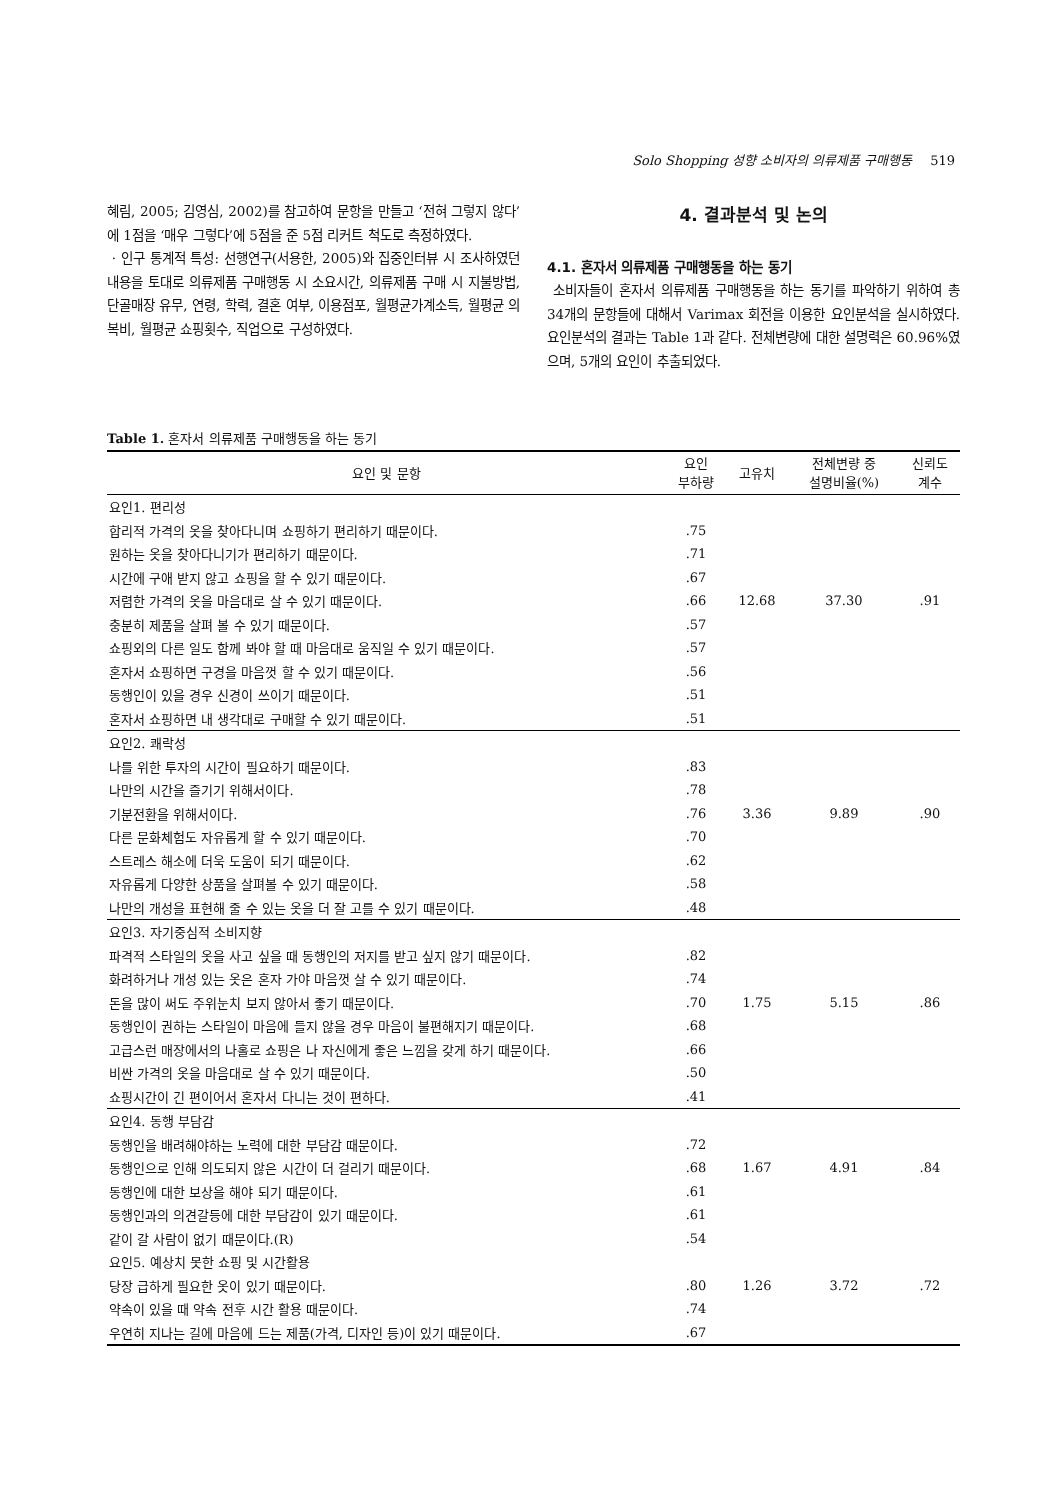Solo Shopping 성향 소비자의 의류제품 구매행동 519
혜림, 2005; 김영심, 2002)를 참고하여 문항을 만들고 ‘전혀 그렇지 않다’에 1점을 ‘매우 그렇다’에 5점을 준 5점 리커트 척도로 측정하였다.
· 인구 통계적 특성: 선행연구(서용한, 2005)와 집중인터뷰 시 조사하였던 내용을 토대로 의류제품 구매행동 시 소요시간, 의류제품 구매 시 지불방법, 단골매장 유무, 연령, 학력, 결혼 여부, 이용점포, 월평균가계소득, 월평균 의복비, 월평균 쇼핑횟수, 직업으로 구성하였다.
4. 결과분석 및 논의
4.1. 혼자서 의류제품 구매행동을 하는 동기
소비자들이 혼자서 의류제품 구매행동을 하는 동기를 파악하기 위하여 총 34개의 문항들에 대해서 Varimax 회전을 이용한 요인분석을 실시하였다. 요인분석의 결과는 Table 1과 같다. 전체변량에 대한 설명력은 60.96%였으며, 5개의 요인이 추출되었다.
Table 1. 혼자서 의류제품 구매행동을 하는 동기
| 요인 및 문항 | 요인 부하량 | 고유치 | 전체변량 중 설명비율(%) | 신뢰도 계수 |
| --- | --- | --- | --- | --- |
| 요인1. 편리성 | | | | |
| 합리적 가격의 옷을 찾아다니며 쇼핑하기 편리하기 때문이다. | .75 | | | |
| 원하는 옷을 찾아다니기가 편리하기 때문이다. | .71 | | | |
| 시간에 구애 받지 않고 쇼핑을 할 수 있기 때문이다. | .67 | | | |
| 저렴한 가격의 옷을 마음대로 살 수 있기 때문이다. | .66 | 12.68 | 37.30 | .91 |
| 충분히 제품을 살펴 볼 수 있기 때문이다. | .57 | | | |
| 쇼핑외의 다른 일도 함께 봐야 할 때 마음대로 움직일 수 있기 때문이다. | .57 | | | |
| 혼자서 쇼핑하면 구경을 마음껏 할 수 있기 때문이다. | .56 | | | |
| 동행인이 있을 경우 신경이 쓰이기 때문이다. | .51 | | | |
| 혼자서 쇼핑하면 내 생각대로 구매할 수 있기 때문이다. | .51 | | | |
| 요인2. 쾌락성 | | | | |
| 나를 위한 투자의 시간이 필요하기 때문이다. | .83 | | | |
| 나만의 시간을 즐기기 위해서이다. | .78 | | | |
| 기분전환을 위해서이다. | .76 | 3.36 | 9.89 | .90 |
| 다른 문화체험도 자유롭게 할 수 있기 때문이다. | .70 | | | |
| 스트레스 해소에 더욱 도움이 되기 때문이다. | .62 | | | |
| 자유롭게 다양한 상품을 살펴볼 수 있기 때문이다. | .58 | | | |
| 나만의 개성을 표현해 줄 수 있는 옷을 더 잘 고를 수 있기 때문이다. | .48 | | | |
| 요인3. 자기중심적 소비지향 | | | | |
| 파격적 스타일의 옷을 사고 싶을 때 동행인의 저지를 받고 싶지 않기 때문이다. | .82 | | | |
| 화려하거나 개성 있는 옷은 혼자 가야 마음껏 살 수 있기 때문이다. | .74 | | | |
| 돈을 많이 써도 주위눈치 보지 않아서 좋기 때문이다. | .70 | 1.75 | 5.15 | .86 |
| 동행인이 권하는 스타일이 마음에 들지 않을 경우 마음이 불편해지기 때문이다. | .68 | | | |
| 고급스런 매장에서의 나홀로 쇼핑은 나 자신에게 좋은 느낌을 갖게 하기 때문이다. | .66 | | | |
| 비싼 가격의 옷을 마음대로 살 수 있기 때문이다. | .50 | | | |
| 쇼핑시간이 긴 편이어서 혼자서 다니는 것이 편하다. | .41 | | | |
| 요인4. 동행 부담감 | | | | |
| 동행인을 배려해야하는 노력에 대한 부담감 때문이다. | .72 | | | |
| 동행인으로 인해 의도되지 않은 시간이 더 걸리기 때문이다. | .68 | 1.67 | 4.91 | .84 |
| 동행인에 대한 보상을 해야 되기 때문이다. | .61 | | | |
| 동행인과의 의견갈등에 대한 부담감이 있기 때문이다. | .61 | | | |
| 같이 갈 사람이 없기 때문이다.(R) | .54 | | | |
| 요인5. 예상치 못한 쇼핑 및 시간활용 | | | | |
| 당장 급하게 필요한 옷이 있기 때문이다. | .80 | 1.26 | 3.72 | .72 |
| 약속이 있을 때 약속 전후 시간 활용 때문이다. | .74 | | | |
| 우연히 지나는 길에 마음에 드는 제품(가격, 디자인 등)이 있기 때문이다. | .67 | | | |